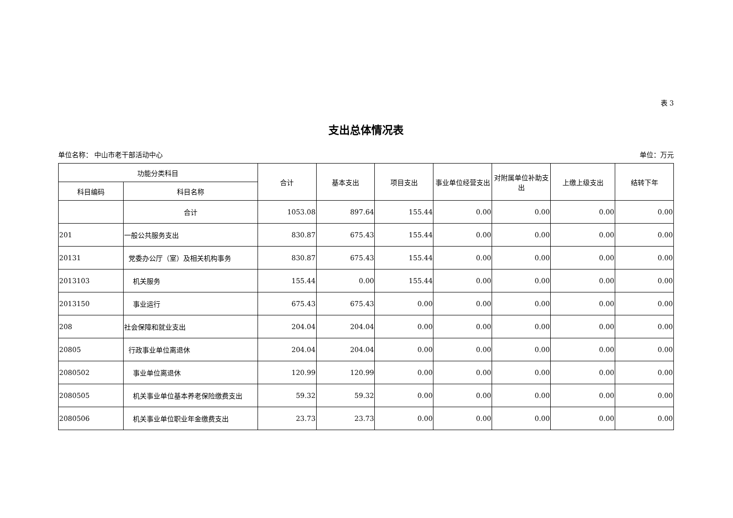表 3
支出总体情况表
单位名称： 中山市老干部活动中心 单位：万元
| 功能分类科目 | | 合计 | 基本支出 | 项目支出 | 事业单位经营支出 | 对附属单位补助支出 | 上缴上级支出 | 结转下年 |
| --- | --- | --- | --- | --- | --- | --- | --- | --- |
| 科目编码 | 科目名称 | | | | | | | |
| | 合计 | 1053.08 | 897.64 | 155.44 | 0.00 | 0.00 | 0.00 | 0.00 |
| 201 | 一般公共服务支出 | 830.87 | 675.43 | 155.44 | 0.00 | 0.00 | 0.00 | 0.00 |
| 20131 | 党委办公厅（室）及相关机构事务 | 830.87 | 675.43 | 155.44 | 0.00 | 0.00 | 0.00 | 0.00 |
| 2013103 | 机关服务 | 155.44 | 0.00 | 155.44 | 0.00 | 0.00 | 0.00 | 0.00 |
| 2013150 | 事业运行 | 675.43 | 675.43 | 0.00 | 0.00 | 0.00 | 0.00 | 0.00 |
| 208 | 社会保障和就业支出 | 204.04 | 204.04 | 0.00 | 0.00 | 0.00 | 0.00 | 0.00 |
| 20805 | 行政事业单位离退休 | 204.04 | 204.04 | 0.00 | 0.00 | 0.00 | 0.00 | 0.00 |
| 2080502 | 事业单位离退休 | 120.99 | 120.99 | 0.00 | 0.00 | 0.00 | 0.00 | 0.00 |
| 2080505 | 机关事业单位基本养老保险缴费支出 | 59.32 | 59.32 | 0.00 | 0.00 | 0.00 | 0.00 | 0.00 |
| 2080506 | 机关事业单位职业年金缴费支出 | 23.73 | 23.73 | 0.00 | 0.00 | 0.00 | 0.00 | 0.00 |